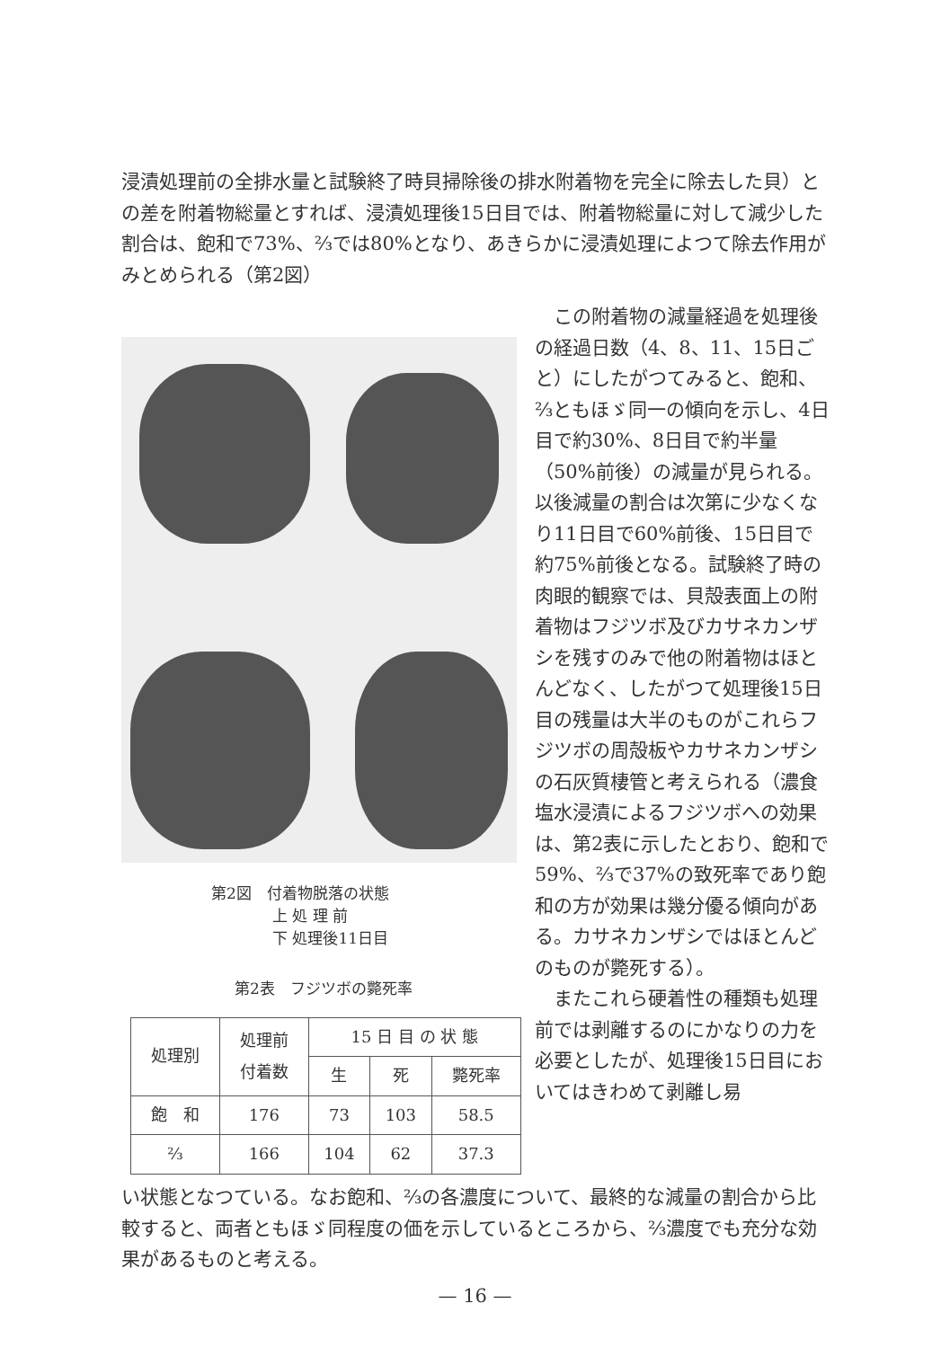浸漬処理前の全排水量と試験終了時貝掃除後の排水附着物を完全に除去した貝）との差を附着物総量とすれば、浸漬処理後15日目では、附着物総量に対して減少した割合は、飽和で73%、⅔では80%となり、あきらかに浸漬処理によつて除去作用がみとめられる（第2図）
第2図　付着物脱落の状態
　　　　上 処 理 前
　　　　下 処理後11日目
第2表　フジツボの斃死率
| 処理別 | 処理前 付着数 | 15 日 目 の 状 態 | | |
| --- | --- | --- | --- | --- |
| | | 生 | 死 | 斃死率 |
| 飽 和 | 176 | 73 | 103 | 58.5 |
| ⅔ | 166 | 104 | 62 | 37.3 |
　この附着物の減量経過を処理後の経過日数（4、8、11、15日ごと）にしたがつてみると、飽和、⅔ともほゞ同一の傾向を示し、4日目で約30%、8日目で約半量（50%前後）の減量が見られる。以後減量の割合は次第に少なくなり11日目で60%前後、15日目で約75%前後となる。試験終了時の肉眼的観察では、貝殻表面上の附着物はフジツボ及びカサネカンザシを残すのみで他の附着物はほとんどなく、したがつて処理後15日目の残量は大半のものがこれらフジツボの周殻板やカサネカンザシの石灰質棲管と考えられる（濃食塩水浸漬によるフジツボへの効果は、第2表に示したとおり、飽和で59%、⅔で37%の致死率であり飽和の方が効果は幾分優る傾向がある。カサネカンザシではほとんどのものが斃死する）。
　またこれら硬着性の種類も処理前では剥離するのにかなりの力を必要としたが、処理後15日目においてはきわめて剥離し易
い状態となつている。なお飽和、⅔の各濃度について、最終的な減量の割合から比較すると、両者ともほゞ同程度の価を示しているところから、⅔濃度でも充分な効果があるものと考える。
— 16 —